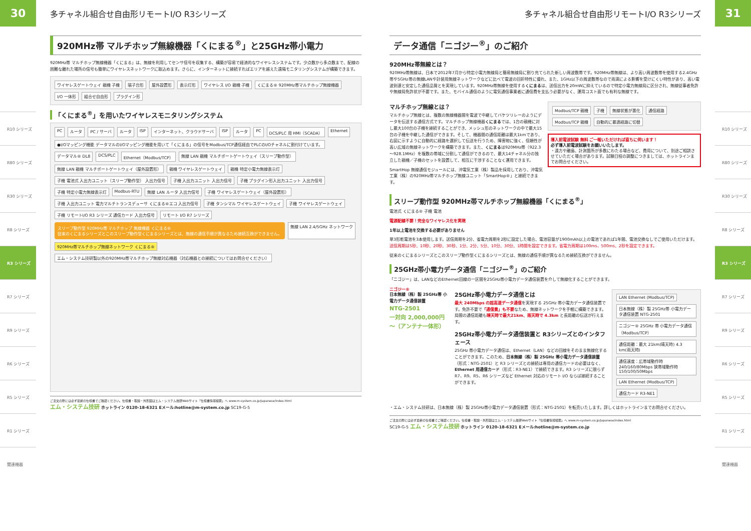30
R10 シリーズ
R80 シリーズ
R30 シリーズ
R8 シリーズ
R3 シリーズ
R7 シリーズ
R9 シリーズ
R6 シリーズ
R5 シリーズ
R1 シリーズ
関連機器
多チャネル組合せ自由形リモートI/O R3シリーズ
920MHz帯 マルチホップ無線機器「くにまる<sup>®</sup>」と25GHz帯小電力
920MHz帯 マルチホップ無線機器「くにまる」は、無線を利用してセンサ信号を収集する、構築が容易で経済的なワイヤレスシステムです。少点数から多点数まで、配線の困難な離れた場所の信号も簡単にワイヤレスネットワークに取込めます。さらに、インターネットに接続すればエリアを越えた遠隔モニタリングシステムが構築できます。
ワイヤレスゲートウェイ 親機 子機 端子台形 屋外設置形 表示灯形 ワイヤレス I/O 親機 子機 くにまる® 920MHz帯マルチホップ無線機器 I/O 一体形 組合せ自由形 プラグイン形
「くにまる<sup>®</sup>」を用いたワイヤレスモニタリングシステム
PC ルータ PC / サーバ ルータ ISP インターネット、クラウドサーバ ISP ルータ PC DCS/PLC 用 HMI（SCADA） Ethernet ●I/Oマッピング機能 データマルのI/Oマッピング機能を用いて「くにまる」の信号をModbus/TCP通信経由でPLCのI/Oチャネルに割付けています。 データマル® DL8 DCS/PLC Ethernet（Modbus/TCP） 無線 LAN 親機 マルチポートゲートウェイ（スリープ動作型） 無線 LAN 親機 マルチポートゲートウェイ（屋外設置形） 親機 ワイヤレスゲートウェイ 親機 特定小電力無線表示灯 子機 電池式 入出力ユニット（スリープ動作型） 入出力信号 子機 入出力ユニット 入出力信号 子機 プラグイン形入出力ユニット 入出力信号 子機 特定小電力無線表示灯 Modbus-RTU 無線 LAN ルータ 入出力信号 子機 ワイヤレスゲートウェイ（屋外設置形） 子機 入出力ユニット 電力マルチトランスデューサ くにまる®エコ 入出力信号 子機 タンシマル ワイヤレスゲートウェイ 子機 ワイヤレスゲートウェイ 子機 リモートI/O R3 シリーズ 通信カード 入出力信号 リモート I/O R7 シリーズ
スリープ動作型 920MHz帯 マルチホップ 無線機器 くにまる®
従来のくにまるシリーズとこのスリープ動作型くにまるシリーズとは、無線の通信手順が異なるため接続互換ができません。
無線 LAN 2.4/5GHz ネットワーク 920MHz帯マルチホップ無線ネットワーク くにまる® エム・システム技研製以外の920MHz帯マルチホップ無線対応機器（対応機器との接続についてはお問合せください）
ご注文の際には必ず最新の仕様書でご確認ください。仕様書・取説・外形図はエム・システム技研Webサイト「仕様書情報検索」へ www.m-system.co.jp/Japanese/index.html
エム・システム技研 ホットライン 0120-18-6321 Eメール:hotline@m-system.co.jp SC19-G-5
多チャネル組合せ自由形リモートI/O R3シリーズ
データ通信「ニゴジー<sup>®</sup>」のご紹介
920MHz帯無線とは？
920MHz帯無線は、日本で2012年7月から特定小電力無線局と簡易無線局に割り充てられた新しい周波数帯です。920MHz帯無線は、より高い周波数帯を使用する2.4GHz帯や5GHz帯の無線LANや計装用無線ネットワークなどに比べて電波の回折特性に優れ、また、1GHz以下の周波数帯なので雨滴による影響を受けにくい特性があり、高い電波到達と安定した通信品質とを実現しています。920MHz帯無線を使用するくにまるは、送信出力を20mWに抑えているので特定小電力無線局に区分され、無線従事者免許や無線局免許状が不要です。また、モバイル通信のように電気通信事業者に通信費を支払う必要がなく、運用コスト面でも有利な無線です。
マルチホップ無線とは？
マルチホップ無線とは、複数の無線機器間を電波で中継してバケツリレーのようにデータを伝送する通信方式です。マルチホップ無線機器くにまるでは、1台の親機に対し最大100台の子機を接続することができ、メッシュ形のネットワークの中で最大15台の子機を中継した通信ができます。そして、機器間の通信距離は最大1kmであり、右図に示すように自動的に経路を選択して伝送を行うため、障害物に強く、信頼性が高い広域の無線ネットワークを構築できます。また、くにまるは920MHz帯（922.3～928.1MHz）を複数の帯域に分割して通信ができるので、最大14チャネル分の独立した親機／子機のセットを設置して、相互に干渉することなく運用できます。
SmartHop 無線通信モジュールには、沖電気工業（株）製品を採用しており、沖電気工業（株）の920MHz帯マルチホップ無線ユニット「SmartHop®」と接続できます。
Modbus/TCP 親機 子機 無線状態が悪化 通信経路 Modbus/TCP 親機 自動的に最適経路に切替
導入前電波試験 無料 ご一報いただければ直ちに伺います！
必ず導入前電波試験をお願いいたします。
・遠方や離島、計測箇所が多数にわたる場合など、費用について、別途ご相談させていただく場合があります。試験日程の調整につきましては、ホットラインまでお問合せください。
スリープ動作型 920MHz帯マルチホップ無線機器「くにまる<sup>®</sup>」
電池式 くにまる® 子機 電池
電源配線不要！完全なワイヤレス化を実現
1年以上電池を交換する必要がありません
単3形乾電池を3本使用します。送信周期を2分、省電力周期を2秒に設定した場合、電池容量が1900mAh以上の電池であれば1年間、電池交換なしでご使用いただけます。送信周期は5秒、10秒、20秒、30秒、1分、2分、5分、10分、30分、1時間を設定できます。省電力周期は100ms、500ms、2秒を設定できます。
従来のくにまるシリーズとこのスリープ動作型くにまるシリーズとは、無線の通信手順が異なるため接続互換ができません。
25GHz帯小電力データ通信「ニゴジー<sup>®</sup>」のご紹介
「ニゴジー」は、LANなどのEthernet回線の一区間を25GHz帯小電力データ通信装置を介して無線化することができます。
ニゴジー®
日本無線（株）製 25GHz帯 小電力データ通信装置
NTG-2501
一対向 2,000,000円～（アンテナ一体形）
25GHz帯小電力データ通信とは
最大 240Mbps の超高速データ通信を実現する 25GHz 帯小電力データ通信装置です。免許不要で「通信費」も不要なため、無線ネットワークを手軽に構築できます。局間の通信距離も晴天時で最大21km、雨天時で 4.3km と長距離の伝送が行えます。
25GHz帯小電力データ通信装置と R3シリーズとのインタフェース
25GHz 帯小電力データ通信は、Ethernet（LAN）などの回線をそのまま無線化することができます。このため、日本無線（株）製 25GHz 帯小電力データ通信装置（形式：NTG-2501）と R3 シリーズとの接続は専用の通信カードの必要はなく、Ethernet 用通信カード（形式：R3-NE1）で接続できます。R3 シリーズに限らず R7、R9、R5、R6 シリーズなど Ethernet 対応のリモート I/O ならば接続することができます。
LAN Ethernet (Modbus/TCP) 日本無線（株）製 25GHz帯 小電力データ通信装置 NTG-2501 ニゴジー® 25GHz 帯 小電力データ通信（Modbus/TCP） 通信距離：最大 21km(晴天時) 4.3 km(雨天時) 通信速度：広帯域動作時 240/160/80Mbps 狭帯域動作時 150/100/50Mbps LAN Ethernet (Modbus/TCP) 通信カード R3-NE1
・エム・システム技研は、日本無線（株）製 25GHz帯小電力データ通信装置（形式：NTG-2501）を転売いたします。詳しくはホットラインまでお問合せください。
ご注文の際には必ず最新の仕様書でご確認ください。仕様書・取説・外形図はエム・システム技研Webサイト「仕様書情報検索」へ www.m-system.co.jp/Japanese/index.html
SC19-G-5 エム・システム技研 ホットライン 0120-18-6321 Eメール:hotline@m-system.co.jp
31
R10 シリーズ
R80 シリーズ
R30 シリーズ
R8 シリーズ
R3 シリーズ
R7 シリーズ
R9 シリーズ
R6 シリーズ
R5 シリーズ
R1 シリーズ
関連機器